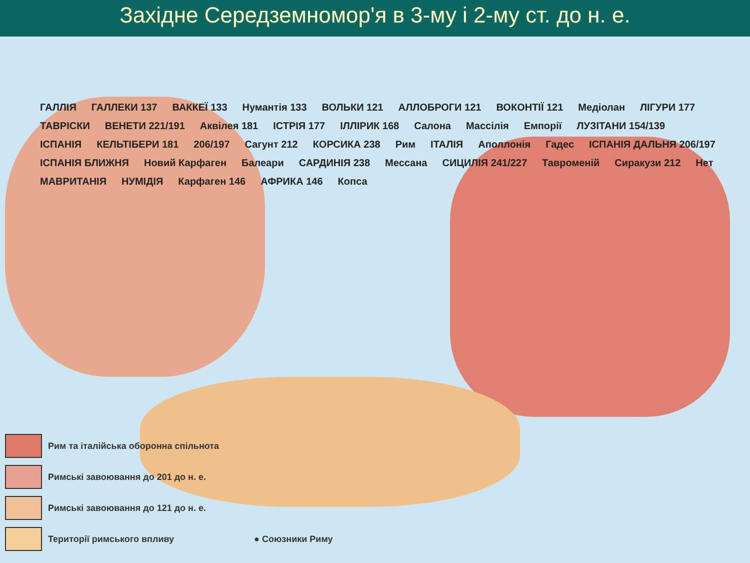Західне Середземномор'я в 3-му і 2-му ст. до н. е.
ГАЛЛІЯ ГАЛЛЕКИ 137 ВАККЕЇ 133 Нумантія 133 ВОЛЬКИ 121 АЛЛОБРОГИ 121 ВОКОНТІЇ 121 Медіолан ЛІГУРИ 177 ТАВРІСКИ ВЕНЕТИ 221/191 Аквілея 181 ІСТРІЯ 177 ІЛЛІРИК 168 Салона Массілія Емпорії ЛУЗІТАНИ 154/139 ІСПАНІЯ КЕЛЬТІБЕРИ 181 206/197 Сагунт 212 КОРСИКА 238 Рим ІТАЛІЯ Аполлонія Гадес ІСПАНІЯ ДАЛЬНЯ 206/197 ІСПАНІЯ БЛИЖНЯ Новий Карфаген Балеари САРДИНІЯ 238 Мессана СИЦИЛІЯ 241/227 Тавроменій Сиракузи 212 Нет МАВРИТАНІЯ НУМІДІЯ Карфаген 146 АФРИКА 146 Копса
Рим та італійська оборонна спільнота
Римські завоювання до 201 до н. е.
Римські завоювання до 121 до н. е.
Території римського впливу ● Союзники Риму